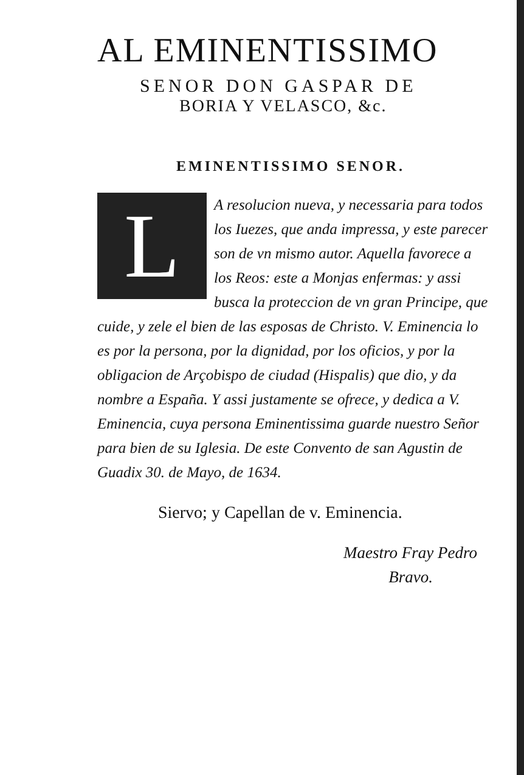AL EMINENTISSIMO
SENOR DON GASPAR DE
BORIA Y VELASCO, &c.
EMINENTISSIMO SENOR.
LA resolucion nueva, y necessaria para todos los Iuezes, que anda impressa, y este parecer son de vn mismo autor. Aquella favorece a los Reos: este a Monjas enfermas: y assi busca la proteccion de vn gran Principe, que cuide, y zele el bien de las esposas de Christo. V. Eminencia lo es por la persona, por la dignidad, por los oficios, y por la obligacion de Arçobispo de ciudad (Hispalis) que dio, y da nombre a España. Y assi justamente se ofrece, y dedica a V. Eminencia, cuya persona Eminentissima guarde nuestro Señor para bien de su Iglesia. De este Convento de san Agustin de Guadix 30. de Mayo, de 1634.
Siervo; y Capellan de v. Eminencia.
Maestro Fray Pedro
Bravo.